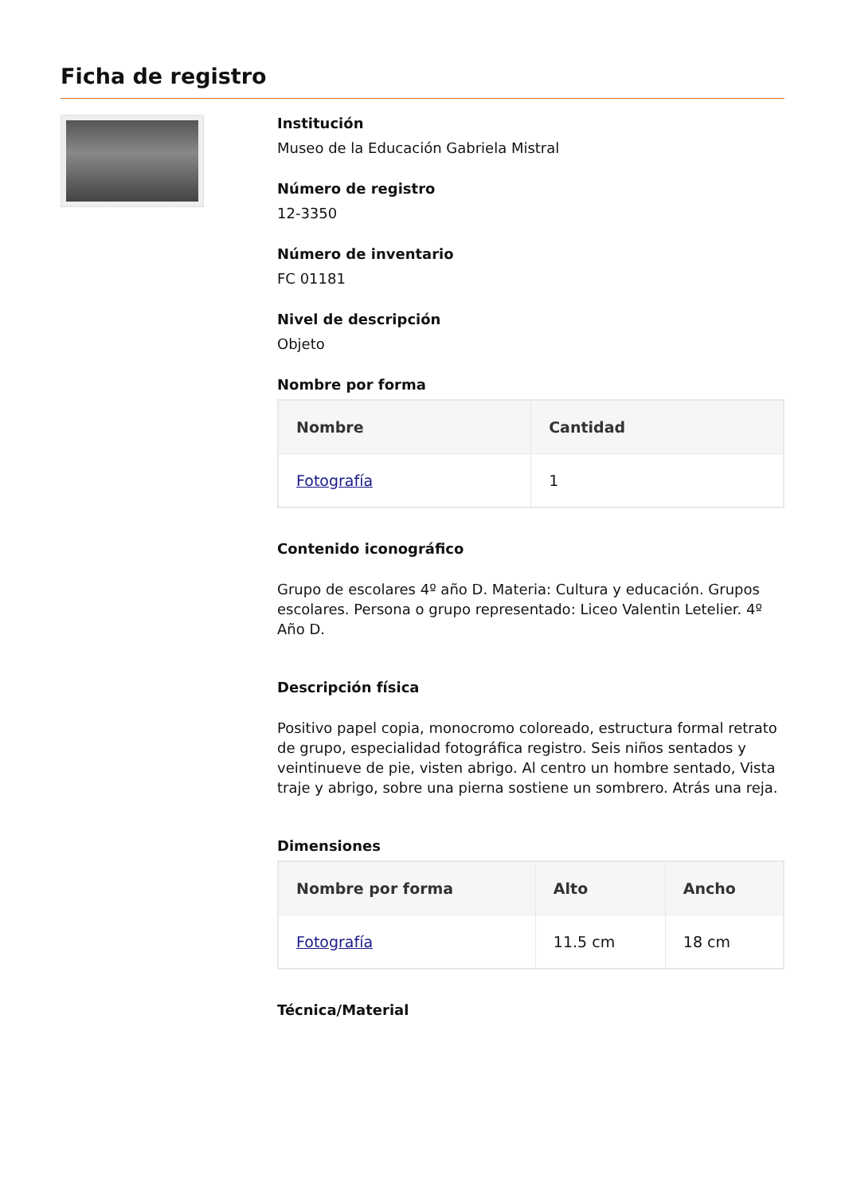Ficha de registro
Institución
Museo de la Educación Gabriela Mistral
Número de registro
12-3350
Número de inventario
FC 01181
Nivel de descripción
Objeto
Nombre por forma
| Nombre | Cantidad |
| --- | --- |
| Fotografía | 1 |
Contenido iconográfico
Grupo de escolares 4º año D. Materia: Cultura y educación. Grupos escolares. Persona o grupo representado: Liceo Valentin Letelier. 4º Año D.
Descripción física
Positivo papel copia, monocromo coloreado, estructura formal retrato de grupo, especialidad fotográfica registro. Seis niños sentados y veintinueve de pie, visten abrigo. Al centro un hombre sentado, Vista traje y abrigo, sobre una pierna sostiene un sombrero. Atrás una reja.
Dimensiones
| Nombre por forma | Alto | Ancho |
| --- | --- | --- |
| Fotografía | 11.5 cm | 18 cm |
Técnica/Material